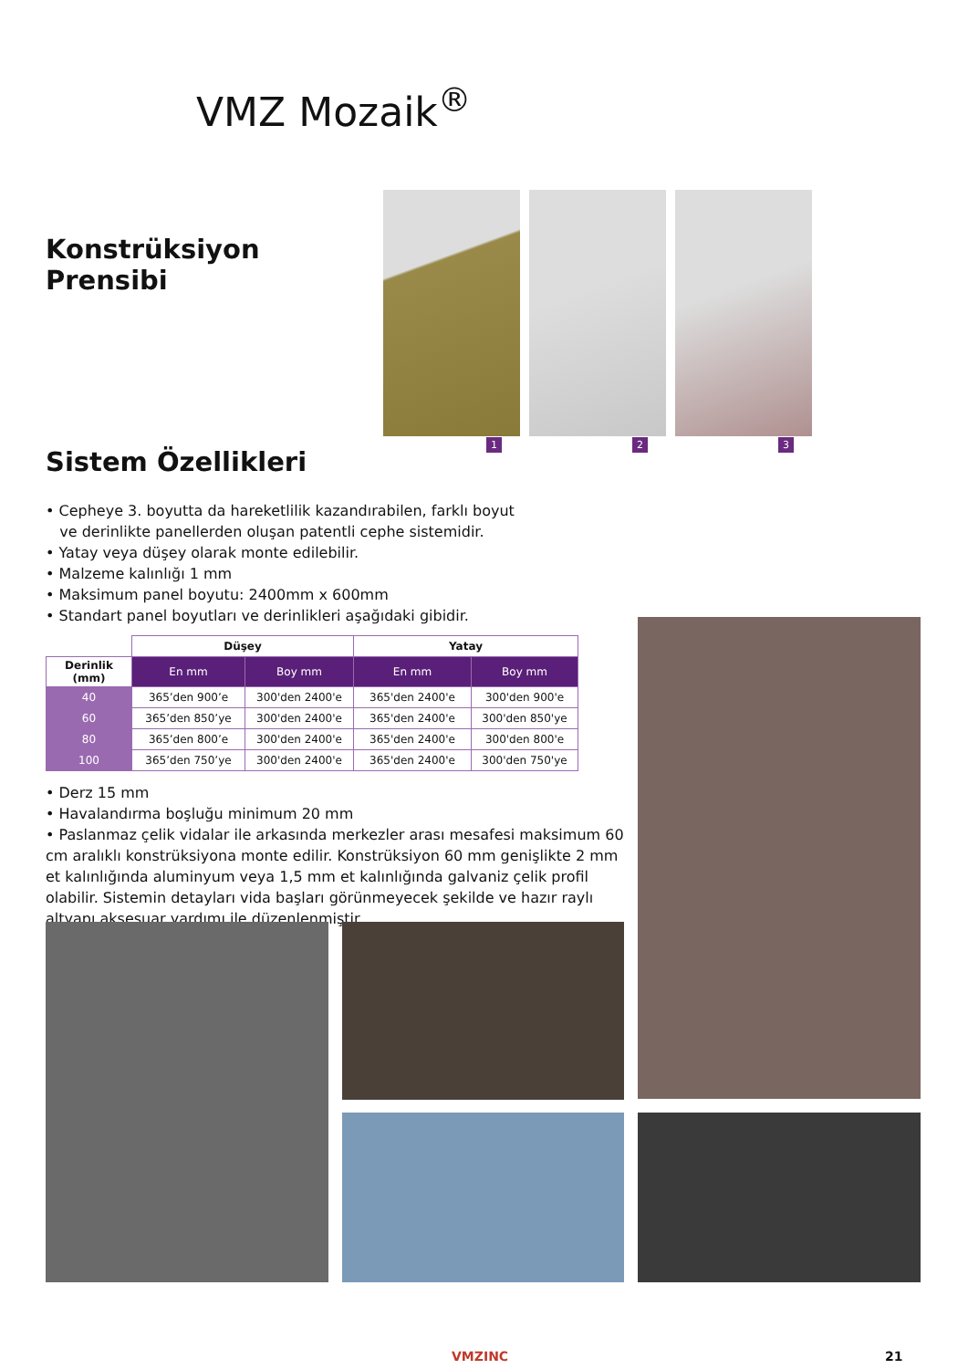VMZ Mozaik<sup>®</sup>
Konstrüksiyon Prensibi
Sistem Özellikleri
1
2
3
• Cepheye 3. boyutta da hareketlilik kazandırabilen, farklı boyut
ve derinlikte panellerden oluşan patentli cephe sistemidir.
• Yatay veya düşey olarak monte edilebilir.
• Malzeme kalınlığı 1 mm
• Maksimum panel boyutu: 2400mm x 600mm
• Standart panel boyutları ve derinlikleri aşağıdaki gibidir.
| | Düşey | | Yatay | |
| Derinlik (mm) | En mm | Boy mm | En mm | Boy mm |
| 40 | 365’den 900’e | 300'den 2400'e | 365'den 2400'e | 300'den 900'e |
| 60 | 365’den 850’ye | 300'den 2400'e | 365'den 2400'e | 300'den 850'ye |
| 80 | 365’den 800’e | 300'den 2400'e | 365'den 2400'e | 300'den 800'e |
| 100 | 365’den 750’ye | 300'den 2400'e | 365'den 2400'e | 300'den 750'ye |
• Derz 15 mm
• Havalandırma boşluğu minimum 20 mm
• Paslanmaz çelik vidalar ile arkasında merkezler arası mesafesi maksimum 60 cm aralıklı konstrüksiyona monte edilir. Konstrüksiyon 60 mm genişlikte 2 mm et kalınlığında aluminyum veya 1,5 mm et kalınlığında galvaniz çelik profil olabilir. Sistemin detayları vida başları görünmeyecek şekilde ve hazır raylı altyapı aksesuar yardımı ile düzenlenmiştir.
VMZINC 21